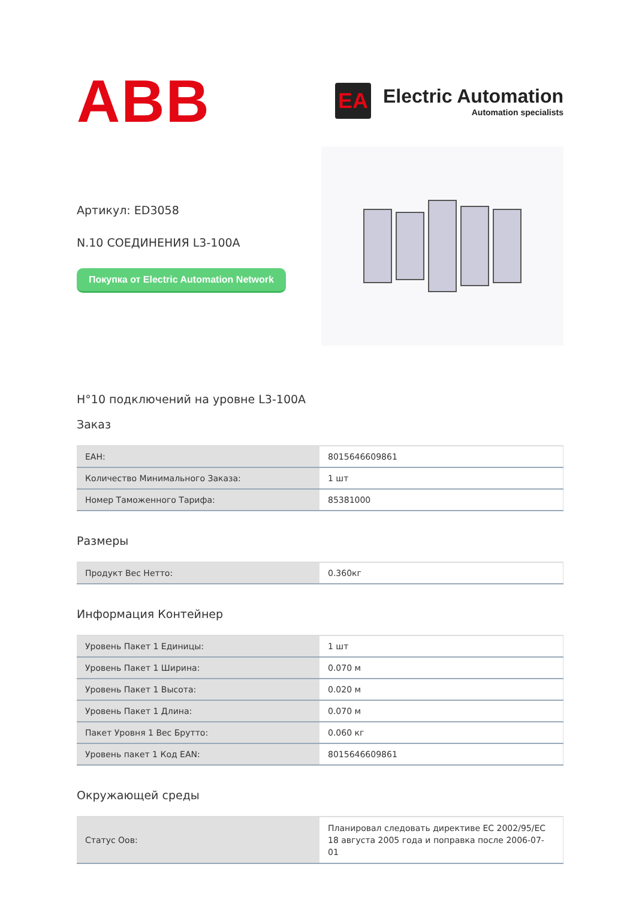ABB
EA
Electric Automation
Automation specialists
Артикул: ED3058
N.10 СОЕДИНЕНИЯ L3-100A
Покупка от Electric Automation Network
H°10 подключений на уровне L3-100A
Заказ
| EAH: | 8015646609861 |
| Количество Минимального Заказа: | 1 шт |
| Номер Таможенного Тарифа: | 85381000 |
Размеры
| Продукт Вес Нетто: | 0.360кг |
Информация Контейнер
| Уровень Пакет 1 Единицы: | 1 шт |
| Уровень Пакет 1 Ширина: | 0.070 м |
| Уровень Пакет 1 Высота: | 0.020 м |
| Уровень Пакет 1 Длина: | 0.070 м |
| Пакет Уровня 1 Вес Брутто: | 0.060 кг |
| Уровень пакет 1 Код EAN: | 8015646609861 |
Окружающей среды
| Статус Оов: | Планировал следовать директиве ЕС 2002/95/ЕС 18 августа 2005 года и поправка после 2006-07-01 |